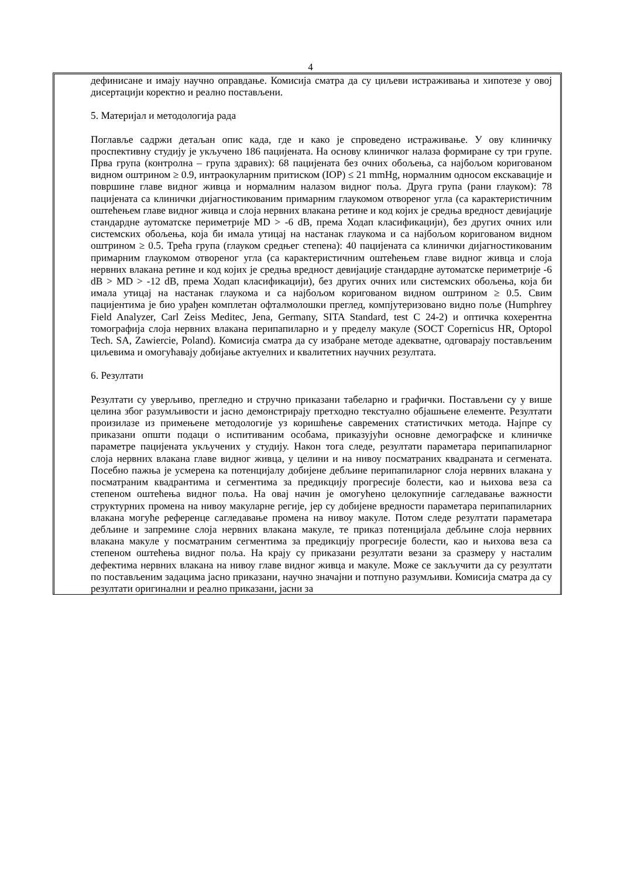4
дефинисане и имају научно оправдање. Комисија сматра да су циљеви истраживања и хипотезе у овој дисертацији коректно и реално постављени.
5. Материјал и методологија рада
Поглавље садржи детаљан опис када, где и како је спроведено истраживање. У ову клиничку проспективну студију је укључено 186 пацијената. На основу клиничког налаза формиране су три групе. Прва група (контролна – група здравих): 68 пацијената без очних обољења, са најбољом коригованом видном оштрином ≥ 0.9, интраокуларним притиском (IOP) ≤ 21 mmHg, нормалним односом екскавације и површине главе видног живца и нормалним налазом видног поља. Друга група (рани глауком): 78 пацијената са клинички дијагностикованим примарним глаукомом отвореног угла (са карактеристичним оштећењем главе видног живца и слоја нервних влакана ретине и код којих је средња вредност девијације стандардне аутоматске периметрије MD > -6 dB, према Ходап класификацији), без других очних или системских обољења, која би имала утицај на настанак глаукома и са најбољом коригованом видном оштрином ≥ 0.5. Трећа група (глауком средњег степена): 40 пацијената са клинички дијагностикованим примарним глаукомом отвореног угла (са карактеристичним оштећењем главе видног живца и слоја нервних влакана ретине и код којих је средња вредност девијације стандардне аутоматске периметрије -6 dB > MD > -12 dB, према Ходап класификацији), без других очних или системских обољења, која би имала утицај на настанак глаукома и са најбољом коригованом видном оштрином ≥ 0.5. Свим пацијентима је био урађен комплетан офталмолошки преглед, компјутеризовано видно поље (Humphrey Field Analyzer, Carl Zeiss Meditec, Jena, Germany, SITA Standard, test C 24-2) и оптичка кохерентна томографија слоја нервних влакана перипапиларно и у пределу макуле (SOCT Copernicus HR, Optopol Tech. SA, Zawiercie, Poland). Комисија сматра да су изабране методе адекватне, одговарају постављеним циљевима и омогућавају добијање актуелних и квалитетних научних резултата.
6. Резултати
Резултати су уверљиво, прегледно и стручно приказани табеларно и графички. Постављени су у више целина због разумљивости и јасно демонстрирају претходно текстуално објашњене елементе. Резултати произилазе из примењене методологије уз коришћење савремених статистичких метода. Најпре су приказани општи подаци о испитиваним особама, приказујући основне демографске и клиничке параметре пацијената укључених у студију. Након тога следе, резултати параметара перипапиларног слоја нервних влакана главе видног живца, у целини и на нивоу посматраних квадраната и сегмената. Посебно пажња је усмерена ка потенцијалу добијене дебљине перипапиларног слоја нервних влакана у посматраним квадрантима и сегментима за предикцију прогресије болести, као и њихова веза са степеном оштећења видног поља. На овај начин је омогућено целокупније сагледавање важности структурних промена на нивоу макуларне регије, јер су добијене вредности параметара перипапиларних влакана могуће референце сагледавање промена на нивоу макуле. Потом следе резултати параметара дебљине и запремине слоја нервних влакана макуле, те приказ потенцијала дебљине слоја нервних влакана макуле у посматраним сегментима за предикцију прогресије болести, као и њихова веза са степеном оштећења видног поља. На крају су приказани резултати везани за сразмеру у насталим дефектима нервних влакана на нивоу главе видног живца и макуле. Може се закључити да су резултати по постављеним задацима јасно приказани, научно значајни и потпуно разумљиви. Комисија сматра да су резултати оригинални и реално приказани, јасни за